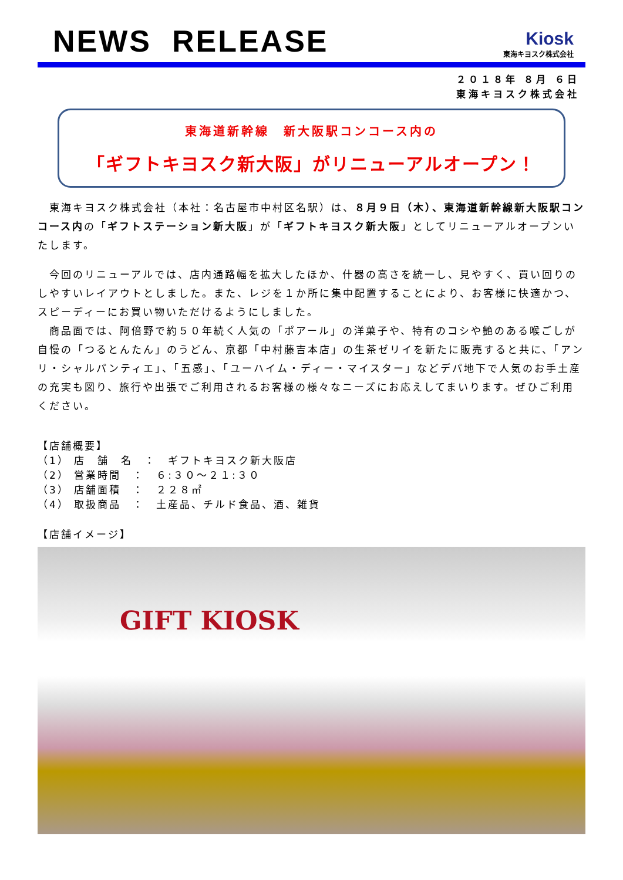NEWS RELEASE
Kiosk
東海キヨスク株式会社
２０１８年 ８月 ６日
東海キヨスク株式会社
東海道新幹線　新大阪駅コンコース内の
「ギフトキヨスク新大阪」がリニューアルオープン！
　東海キヨスク株式会社（本社：名古屋市中村区名駅）は、８月９日（木）、東海道新幹線新大阪駅コンコース内の「ギフトステーション新大阪」が「ギフトキヨスク新大阪」としてリニューアルオープンいたします。
　今回のリニューアルでは、店内通路幅を拡大したほか、什器の高さを統一し、見やすく、買い回りのしやすいレイアウトとしました。また、レジを１か所に集中配置することにより、お客様に快適かつ、スピーディーにお買い物いただけるようにしました。
　商品面では、阿倍野で約５０年続く人気の「ポアール」の洋菓子や、特有のコシや艶のある喉ごしが自慢の「つるとんたん」のうどん、京都「中村藤吉本店」の生茶ゼリイを新たに販売すると共に、「アンリ・シャルパンティエ」、「五感」、「ユーハイム・ディー・マイスター」などデパ地下で人気のお手土産の充実も図り、旅行や出張でご利用されるお客様の様々なニーズにお応えしてまいります。ぜひご利用ください。
【店舗概要】
（1） 店　舗　名　：　ギフトキヨスク新大阪店
（2） 営業時間　：　６:３０～２１:３０
（3） 店舗面積　：　２２８㎡
（4） 取扱商品　：　土産品、チルド食品、酒、雑貨
【店舗イメージ】
GIFT KIOSK